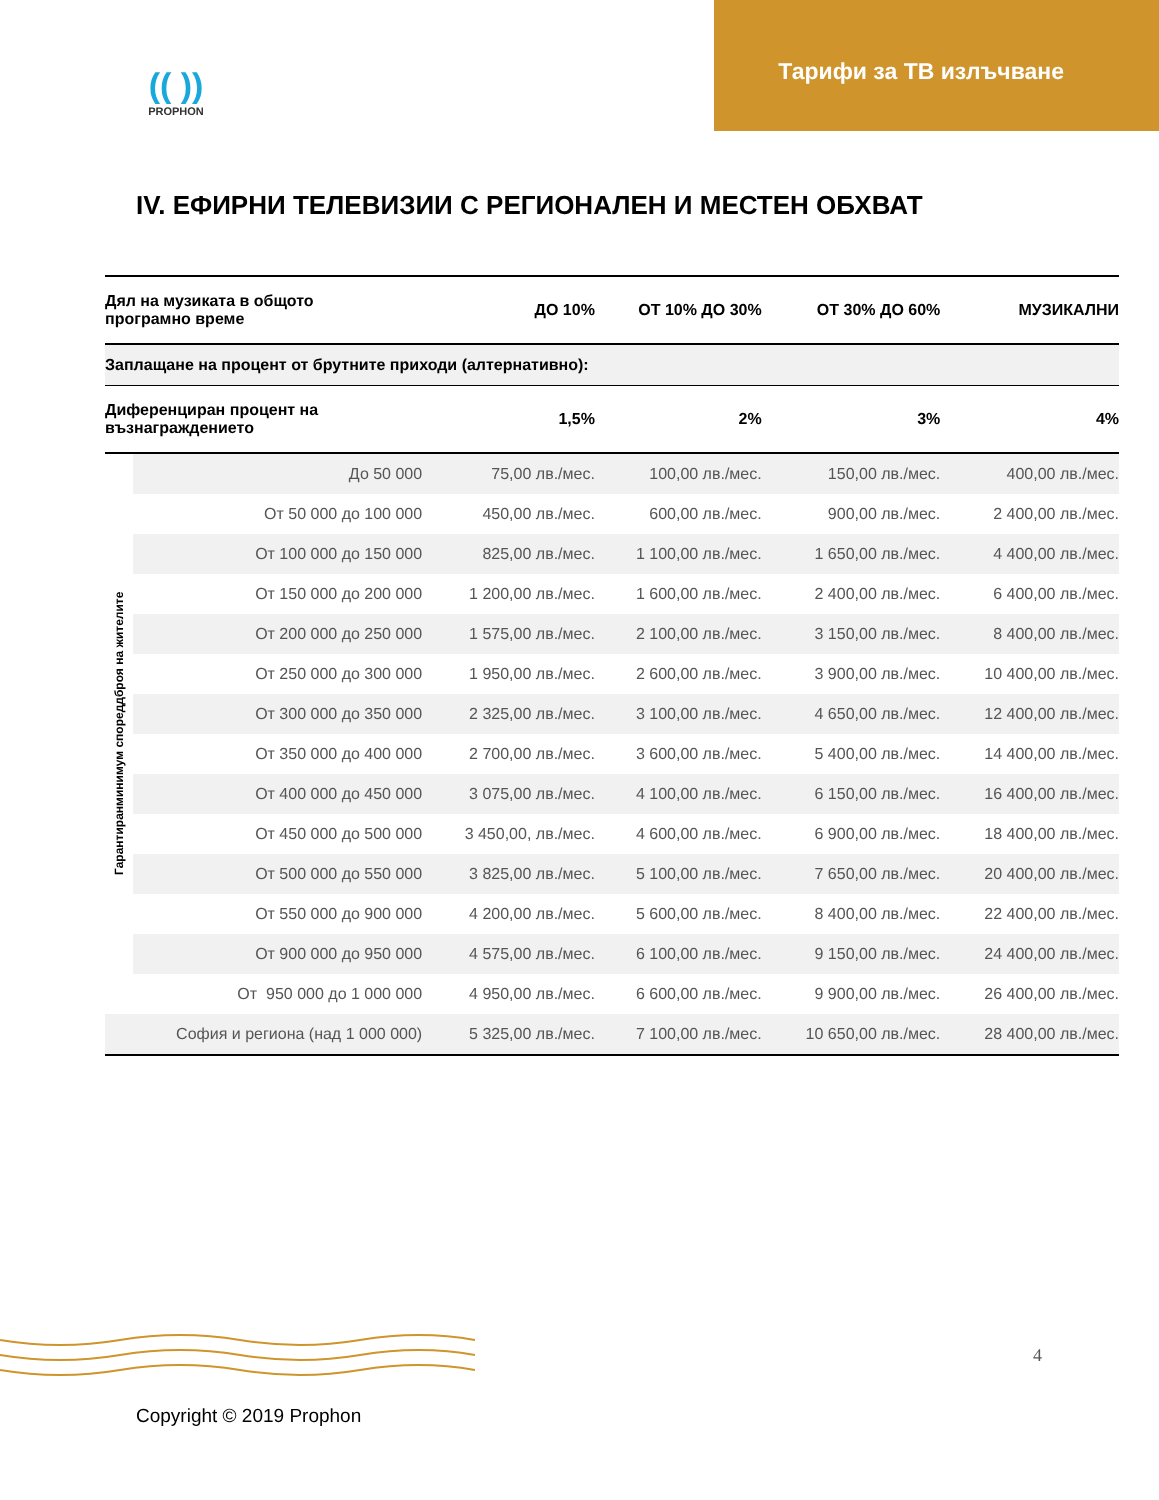Тарифи за ТВ излъчване
(( ))
PROPHON
IV. ЕФИРНИ ТЕЛЕВИЗИИ С РЕГИОНАЛЕН И МЕСТЕН ОБХВАТ
| Дял на музиката в общото програмно време | | ДО 10% | ОТ 10% ДО 30% | ОТ 30% ДО 60% | МУЗИКАЛНИ |
| Заплащане на процент от брутните приходи (алтернативно): | | | | | |
| Диференциран процент на възнаграждението | | 1,5% | 2% | 3% | 4% |
| Гарантиранминимум спореддброя на жителите | До 50 000 | 75,00 лв./мес. | 100,00 лв./мес. | 150,00 лв./мес. | 400,00 лв./мес. |
| | От 50 000 до 100 000 | 450,00 лв./мес. | 600,00 лв./мес. | 900,00 лв./мес. | 2 400,00 лв./мес. |
| | От 100 000 до 150 000 | 825,00 лв./мес. | 1 100,00 лв./мес. | 1 650,00 лв./мес. | 4 400,00 лв./мес. |
| | От 150 000 до 200 000 | 1 200,00 лв./мес. | 1 600,00 лв./мес. | 2 400,00 лв./мес. | 6 400,00 лв./мес. |
| | От 200 000 до 250 000 | 1 575,00 лв./мес. | 2 100,00 лв./мес. | 3 150,00 лв./мес. | 8 400,00 лв./мес. |
| | От 250 000 до 300 000 | 1 950,00 лв./мес. | 2 600,00 лв./мес. | 3 900,00 лв./мес. | 10 400,00 лв./мес. |
| | От 300 000 до 350 000 | 2 325,00 лв./мес. | 3 100,00 лв./мес. | 4 650,00 лв./мес. | 12 400,00 лв./мес. |
| | От 350 000 до 400 000 | 2 700,00 лв./мес. | 3 600,00 лв./мес. | 5 400,00 лв./мес. | 14 400,00 лв./мес. |
| | От 400 000 до 450 000 | 3 075,00 лв./мес. | 4 100,00 лв./мес. | 6 150,00 лв./мес. | 16 400,00 лв./мес. |
| | От 450 000 до 500 000 | 3 450,00, лв./мес. | 4 600,00 лв./мес. | 6 900,00 лв./мес. | 18 400,00 лв./мес. |
| | От 500 000 до 550 000 | 3 825,00 лв./мес. | 5 100,00 лв./мес. | 7 650,00 лв./мес. | 20 400,00 лв./мес. |
| | От 550 000 до 900 000 | 4 200,00 лв./мес. | 5 600,00 лв./мес. | 8 400,00 лв./мес. | 22 400,00 лв./мес. |
| | От 900 000 до 950 000 | 4 575,00 лв./мес. | 6 100,00 лв./мес. | 9 150,00 лв./мес. | 24 400,00 лв./мес. |
| | От 950 000 до 1 000 000 | 4 950,00 лв./мес. | 6 600,00 лв./мес. | 9 900,00 лв./мес. | 26 400,00 лв./мес. |
| София и региона (над 1 000 000) | | 5 325,00 лв./мес. | 7 100,00 лв./мес. | 10 650,00 лв./мес. | 28 400,00 лв./мес. |
4
Copyright © 2019 Prophon